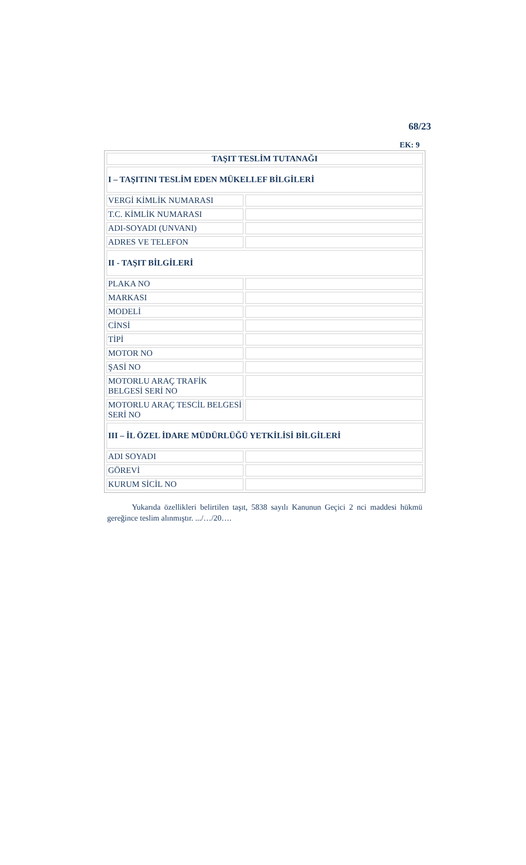68/23
EK: 9
| TAŞIT TESLİM TUTANAĞI | |
| I – TAŞITINI TESLİM EDEN MÜKELLEF BİLGİLERİ | |
| VERGİ KİMLİK NUMARASI | |
| T.C. KİMLİK NUMARASI | |
| ADI-SOYADI (UNVANI) | |
| ADRES VE TELEFON | |
| II - TAŞIT BİLGİLERİ | |
| PLAKA NO | |
| MARKASI | |
| MODELİ | |
| CİNSİ | |
| TİPİ | |
| MOTOR NO | |
| ŞASİ NO | |
| MOTORLU ARAÇ TRAFİK BELGESİ SERİ NO | |
| MOTORLU ARAÇ TESCİL BELGESİ SERİ NO | |
| III – İL ÖZEL İDARE MÜDÜRLÜĞÜ YETKİLİSİ BİLGİLERİ | |
| ADI SOYADI | |
| GÖREVİ | |
| KURUM SİCİL NO | |
Yukarıda özellikleri belirtilen taşıt, 5838 sayılı Kanunun Geçici 2 nci maddesi hükmü gereğince teslim alınmıştır. .../…/20….